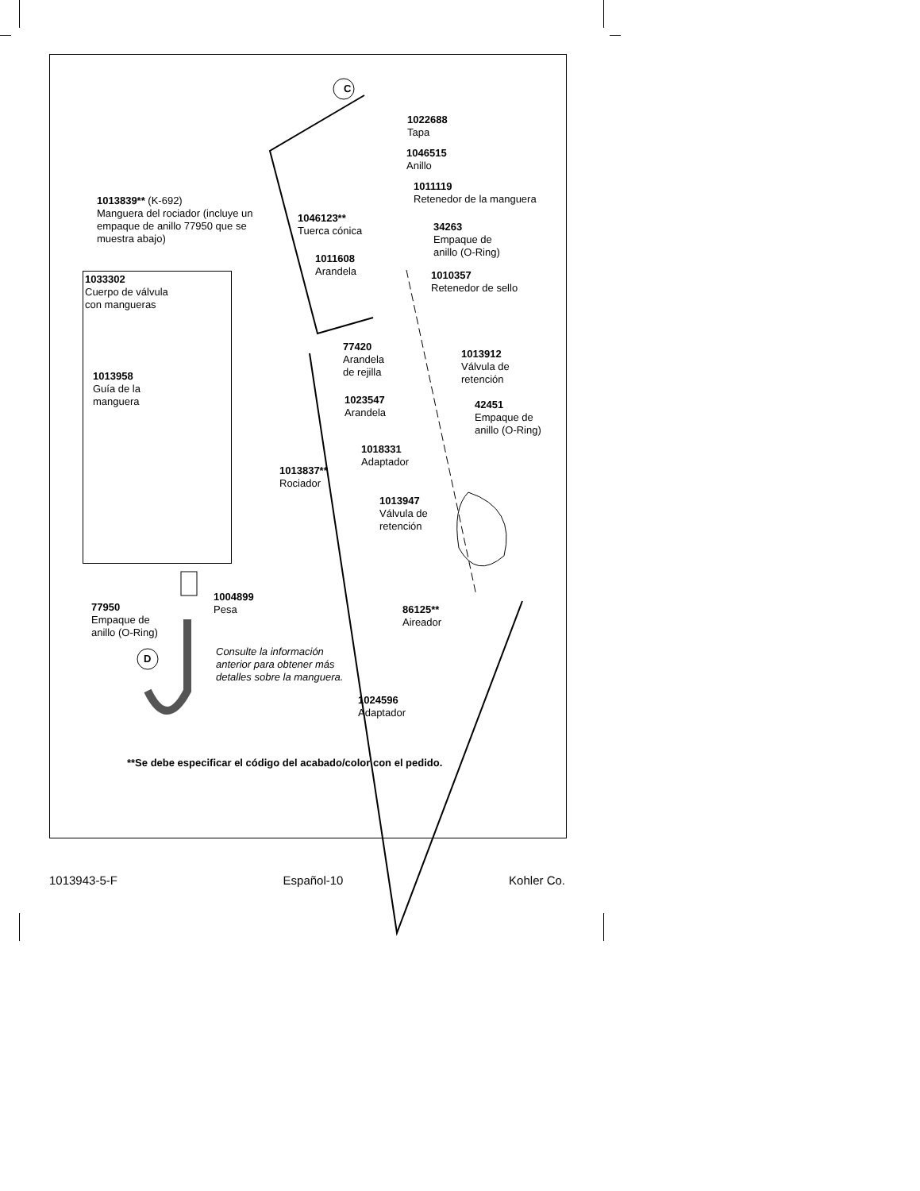C
D
1022688
Tapa
1046515
Anillo
1013839** (K-692)
Manguera del rociador (incluye un
empaque de anillo 77950 que se
muestra abajo)
1011119
Retenedor de la manguera
1046123**
Tuerca cónica
34263
Empaque de
anillo (O-Ring)
1011608
Arandela
1033302
Cuerpo de válvula
con mangueras
1010357
Retenedor de sello
1013958
Guía de la
manguera
77420
Arandela
de rejilla
1013912
Válvula de
retención
1023547
Arandela
42451
Empaque de
anillo (O-Ring)
1018331
Adaptador
1013837**
Rociador
1013947
Válvula de
retención
1004899
Pesa
77950
Empaque de
anillo (O-Ring)
86125**
Aireador
Consulte la información
anterior para obtener más
detalles sobre la manguera.
1024596
Adaptador
**Se debe especificar el código del acabado/color con el pedido.
1013943-5-F Español-10 Kohler Co.